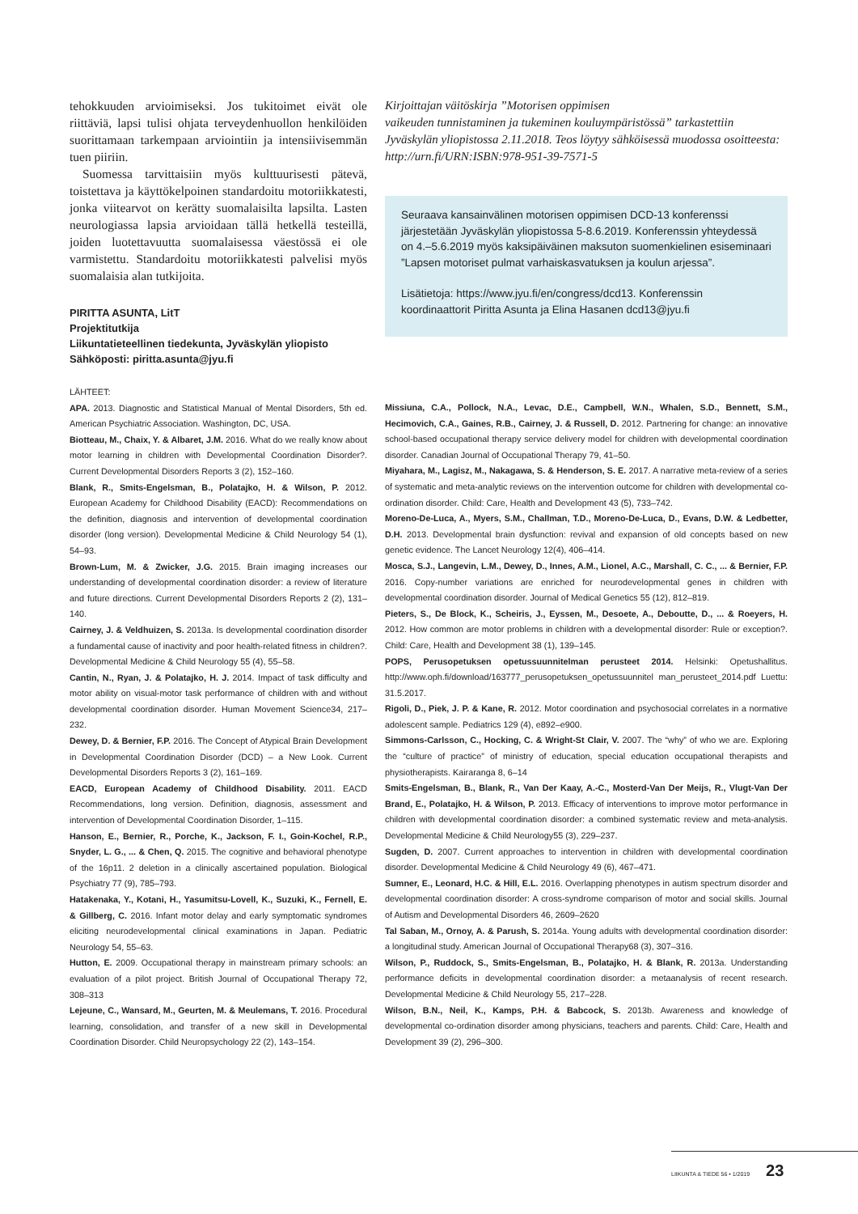tehokkuuden arvioimiseksi. Jos tukitoimet eivät ole riittäviä, lapsi tulisi ohjata terveydenhuollon henkilöiden suorittamaan tarkempaan arviointiin ja intensiivisemmän tuen piiriin.
Suomessa tarvittaisiin myös kulttuurisesti pätevä, toistettava ja käyttökelpoinen standardoitu motoriikkatesti, jonka viitearvot on kerätty suomalaisilta lapsilta. Lasten neurologiassa lapsia arvioidaan tällä hetkellä testeillä, joiden luotettavuutta suomalaisessa väestössä ei ole varmistettu. Standardoitu motoriikkatesti palvelisi myös suomalaisia alan tutkijoita.
PIRITTA ASUNTA, LitT
Projektitutkija
Liikuntatieteellinen tiedekunta, Jyväskylän yliopisto
Sähköposti: piritta.asunta@jyu.fi
Kirjoittajan väitöskirja ”Motorisen oppimisen
vaikeuden tunnistaminen ja tukeminen kouluympäristössä” tarkastettiin Jyväskylän yliopistossa 2.11.2018. Teos löytyy sähköisessä muodossa osoitteesta: http://urn.fi/URN:ISBN:978-951-39-7571-5
Seuraava kansainvälinen motorisen oppimisen DCD-13 konferenssi järjestetään Jyväskylän yliopistossa 5-8.6.2019. Konferenssin yhteydessä on 4.–5.6.2019 myös kaksipäiväinen maksuton suomenkielinen esiseminaari ”Lapsen motoriset pulmat varhaiskasvatuksen ja koulun arjessa”.
Lisätietoja: https://www.jyu.fi/en/congress/dcd13. Konferenssin koordinaattorit Piritta Asunta ja Elina Hasanen dcd13@jyu.fi
LÄHTEET:
APA. 2013. Diagnostic and Statistical Manual of Mental Disorders, 5th ed. American Psychiatric Association. Washington, DC, USA.
Biotteau, M., Chaix, Y. & Albaret, J.M. 2016. What do we really know about motor learning in children with Developmental Coordination Disorder?. Current Developmental Disorders Reports 3 (2), 152–160.
Blank, R., Smits-Engelsman, B., Polatajko, H. & Wilson, P. 2012. European Academy for Childhood Disability (EACD): Recommendations on the definition, diagnosis and intervention of developmental coordination disorder (long version). Developmental Medicine & Child Neurology 54 (1), 54–93.
Brown-Lum, M. & Zwicker, J.G. 2015. Brain imaging increases our understanding of developmental coordination disorder: a review of literature and future directions. Current Developmental Disorders Reports 2 (2), 131–140.
Cairney, J. & Veldhuizen, S. 2013a. Is developmental coordination disorder a fundamental cause of inactivity and poor health-related fitness in children?. Developmental Medicine & Child Neurology 55 (4), 55–58.
Cantin, N., Ryan, J. & Polatajko, H. J. 2014. Impact of task difficulty and motor ability on visual-motor task performance of children with and without developmental coordination disorder. Human Movement Science34, 217–232.
Dewey, D. & Bernier, F.P. 2016. The Concept of Atypical Brain Development in Developmental Coordination Disorder (DCD) – a New Look. Current Developmental Disorders Reports 3 (2), 161–169.
EACD, European Academy of Childhood Disability. 2011. EACD Recommendations, long version. Definition, diagnosis, assessment and intervention of Developmental Coordination Disorder, 1–115.
Hanson, E., Bernier, R., Porche, K., Jackson, F. I., Goin-Kochel, R.P., Snyder, L. G., ... & Chen, Q. 2015. The cognitive and behavioral phenotype of the 16p11. 2 deletion in a clinically ascertained population. Biological Psychiatry 77 (9), 785–793.
Hatakenaka, Y., Kotani, H., Yasumitsu-Lovell, K., Suzuki, K., Fernell, E. & Gillberg, C. 2016. Infant motor delay and early symptomatic syndromes eliciting neurodevelopmental clinical examinations in Japan. Pediatric Neurology 54, 55–63.
Hutton, E. 2009. Occupational therapy in mainstream primary schools: an evaluation of a pilot project. British Journal of Occupational Therapy 72, 308–313
Lejeune, C., Wansard, M., Geurten, M. & Meulemans, T. 2016. Procedural learning, consolidation, and transfer of a new skill in Developmental Coordination Disorder. Child Neuropsychology 22 (2), 143–154.
Missiuna, C.A., Pollock, N.A., Levac, D.E., Campbell, W.N., Whalen, S.D., Bennett, S.M., Hecimovich, C.A., Gaines, R.B., Cairney, J. & Russell, D. 2012. Partnering for change: an innovative school-based occupational therapy service delivery model for children with developmental coordination disorder. Canadian Journal of Occupational Therapy 79, 41–50.
Miyahara, M., Lagisz, M., Nakagawa, S. & Henderson, S. E. 2017. A narrative meta-review of a series of systematic and meta-analytic reviews on the intervention outcome for children with developmental co-ordination disorder. Child: Care, Health and Development 43 (5), 733–742.
Moreno-De-Luca, A., Myers, S.M., Challman, T.D., Moreno-De-Luca, D., Evans, D.W. & Ledbetter, D.H. 2013. Developmental brain dysfunction: revival and expansion of old concepts based on new genetic evidence. The Lancet Neurology 12(4), 406–414.
Mosca, S.J., Langevin, L.M., Dewey, D., Innes, A.M., Lionel, A.C., Marshall, C. C., ... & Bernier, F.P. 2016. Copy-number variations are enriched for neurodevelopmental genes in children with developmental coordination disorder. Journal of Medical Genetics 55 (12), 812–819.
Pieters, S., De Block, K., Scheiris, J., Eyssen, M., Desoete, A., Deboutte, D., ... & Roeyers, H. 2012. How common are motor problems in children with a developmental disorder: Rule or exception?. Child: Care, Health and Development 38 (1), 139–145.
POPS, Perusopetuksen opetussuunnitelman perusteet 2014. Helsinki: Opetushallitus. http://www.oph.fi/download/163777_perusopetuksen_opetussuunnitel man_perusteet_2014.pdf Luettu: 31.5.2017.
Rigoli, D., Piek, J. P. & Kane, R. 2012. Motor coordination and psychosocial correlates in a normative adolescent sample. Pediatrics 129 (4), e892–e900.
Simmons-Carlsson, C., Hocking, C. & Wright-St Clair, V. 2007. The “why” of who we are. Exploring the “culture of practice” of ministry of education, special education occupational therapists and physiotherapists. Kairaranga 8, 6–14
Smits-Engelsman, B., Blank, R., Van Der Kaay, A.-C., Mosterd-Van Der Meijs, R., Vlugt-Van Der Brand, E., Polatajko, H. & Wilson, P. 2013. Efficacy of interventions to improve motor performance in children with developmental coordination disorder: a combined systematic review and meta-analysis. Developmental Medicine & Child Neurology55 (3), 229–237.
Sugden, D. 2007. Current approaches to intervention in children with developmental coordination disorder. Developmental Medicine & Child Neurology 49 (6), 467–471.
Sumner, E., Leonard, H.C. & Hill, E.L. 2016. Overlapping phenotypes in autism spectrum disorder and developmental coordination disorder: A cross-syndrome comparison of motor and social skills. Journal of Autism and Developmental Disorders 46, 2609–2620
Tal Saban, M., Ornoy, A. & Parush, S. 2014a. Young adults with developmental coordination disorder: a longitudinal study. American Journal of Occupational Therapy68 (3), 307–316.
Wilson, P., Ruddock, S., Smits-Engelsman, B., Polatajko, H. & Blank, R. 2013a. Understanding performance deficits in developmental coordination disorder: a metaanalysis of recent research. Developmental Medicine & Child Neurology 55, 217–228.
Wilson, B.N., Neil, K., Kamps, P.H. & Babcock, S. 2013b. Awareness and knowledge of developmental co-ordination disorder among physicians, teachers and parents. Child: Care, Health and Development 39 (2), 296–300.
LIIKUNTA & TIEDE 56 • 1/2019 23